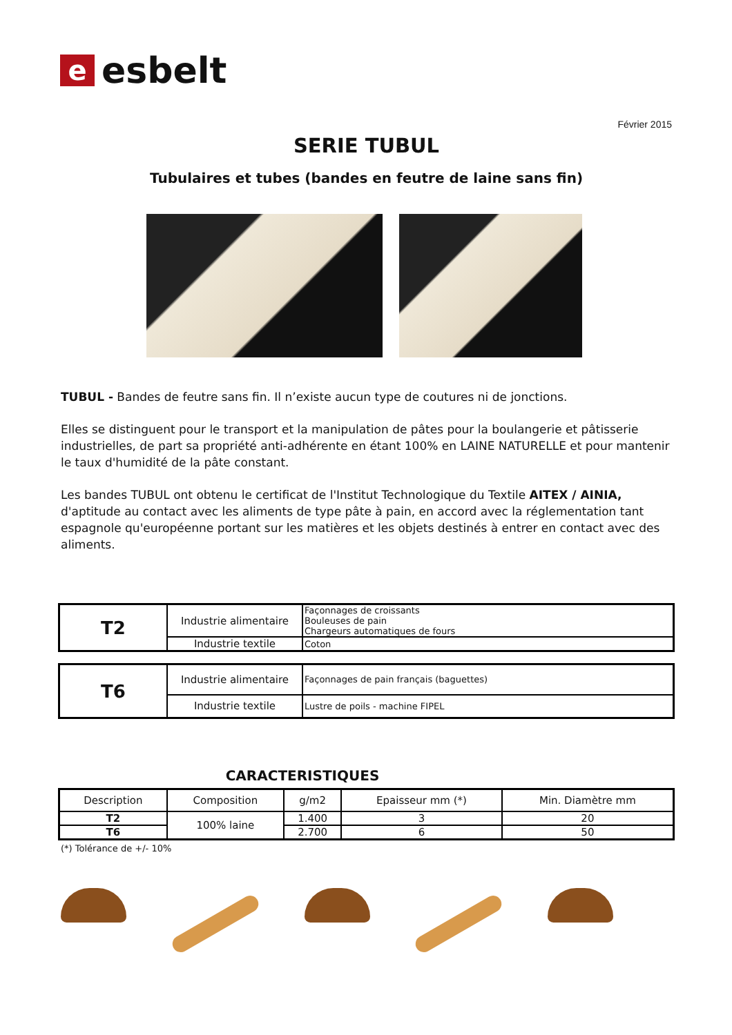e
esbelt
Février 2015
SERIE TUBUL
Tubulaires et tubes (bandes en feutre de laine sans fin)
TUBUL - Bandes de feutre sans fin. Il n’existe aucun type de coutures ni de jonctions.
Elles se distinguent pour le transport et la manipulation de pâtes pour la boulangerie et pâtisserie industrielles, de part sa propriété anti-adhérente en étant 100% en LAINE NATURELLE et pour mantenir le taux d'humidité de la pâte constant.
Les bandes TUBUL ont obtenu le certificat de l'Institut Technologique du Textile AITEX / AINIA, d'aptitude au contact avec les aliments de type pâte à pain, en accord avec la réglementation tant espagnole qu'européenne portant sur les matières et les objets destinés à entrer en contact avec des aliments.
| T2 | Industrie alimentaire | Façonnages de croissants Bouleuses de pain Chargeurs automatiques de fours |
| | Industrie textile | Coton |
| T6 | Industrie alimentaire | Façonnages de pain français (baguettes) |
| | Industrie textile | Lustre de poils - machine FIPEL |
CARACTERISTIQUES
| Description | Composition | g/m2 | Epaisseur mm (*) | Min. Diamètre mm |
| T2 | 100% laine | 1.400 | 3 | 20 |
| T6 | | 2.700 | 6 | 50 |
(*) Tolérance de +/- 10%